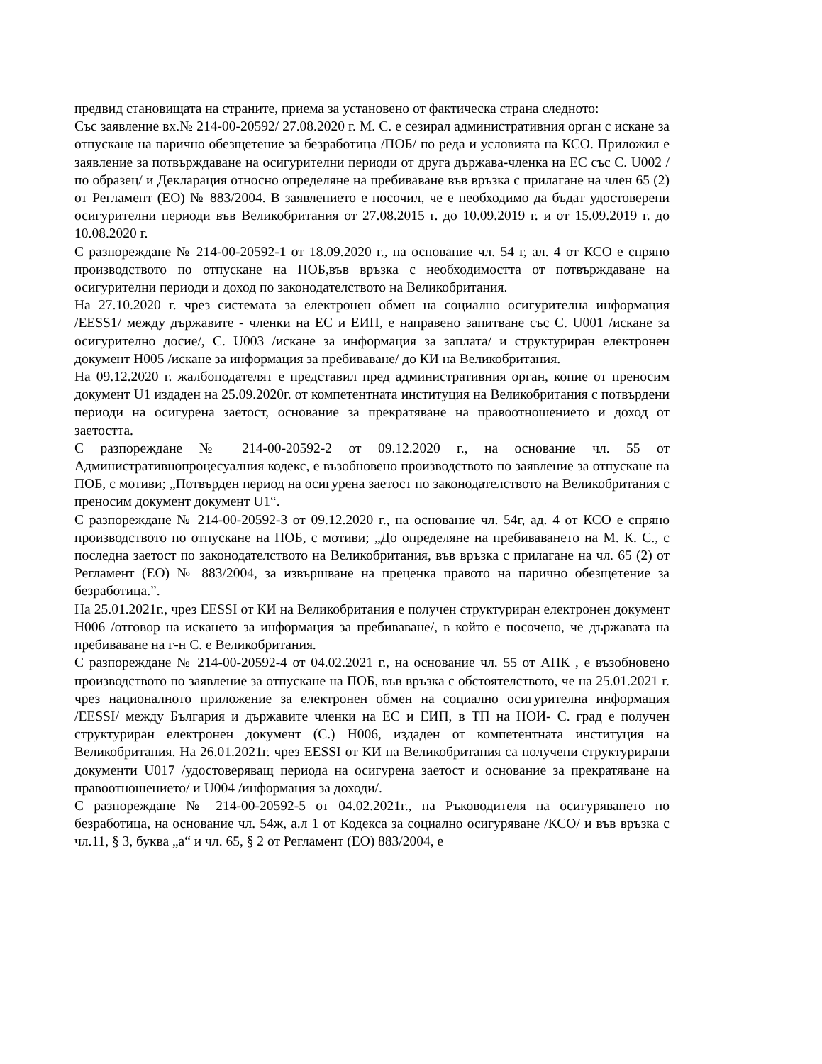предвид становищата на страните, приема за установено от фактическа страна следното:
Със заявление вх.№ 214-00-20592/ 27.08.2020 г. М. С. е сезирал административния орган с искане за отпускане на парично обезщетение за безработица /ПОБ/ по реда и условията на КСО. Приложил е заявление за потвърждаване на осигурителни периоди от друга държава-членка на ЕС със С. U002 /по образец/ и Декларация относно определяне на пребиваване във връзка с прилагане на член 65 (2) от Регламент (ЕО) № 883/2004. В заявлението е посочил, че е необходимо да бъдат удостоверени осигурителни периоди във Великобритания от 27.08.2015 г. до 10.09.2019 г. и от 15.09.2019 г. до 10.08.2020 г.
С разпореждане № 214-00-20592-1 от 18.09.2020 г., на основание чл. 54 г, ал. 4 от КСО е спряно производството по отпускане на ПОБ,във връзка с необходимостта от потвърждаване на осигурителни периоди и доход по законодателството на Великобритания.
На 27.10.2020 г. чрез системата за електронен обмен на социално осигурителна информация /EESS1/ между държавите - членки на ЕС и ЕИП, е направено запитване със С. U001 /искане за осигурително досие/, С. U003 /искане за информация за заплата/ и структуриран електронен документ H005 /искане за информация за пребиваване/ до КИ на Великобритания.
На 09.12.2020 г. жалбоподателят е представил пред административния орган, копие от преносим документ U1 издаден на 25.09.2020г. от компетентната институция на Великобритания с потвърдени периоди на осигурена заетост, основание за прекратяване на правоотношението и доход от заетостта.
С разпореждане № 214-00-20592-2 от 09.12.2020 г., на основание чл. 55 от Административнопроцесуалния кодекс, е възобновено производството по заявление за отпускане на ПОБ, с мотиви; „Потвърден период на осигурена заетост по законодателството на Великобритания с преносим документ документ U1“.
С разпореждане № 214-00-20592-3 от 09.12.2020 г., на основание чл. 54г, ад. 4 от КСО е спряно производството по отпускане на ПОБ, с мотиви; „До определяне на пребиваването на М. К. С., с последна заетост по законодателството на Великобритания, във връзка с прилагане на чл. 65 (2) от Регламент (ЕО) № 883/2004, за извършване на преценка правото на парично обезщетение за безработица.”.
На 25.01.2021г., чрез EESSI от КИ на Великобритания е получен структуриран електронен документ H006 /отговор на искането за информация за пребиваване/, в който е посочено, че държавата на пребиваване на г-н С. е Великобритания.
С разпореждане № 214-00-20592-4 от 04.02.2021 г., на основание чл. 55 от АПК , е възобновено производството по заявление за отпускане на ПОБ, във връзка с обстоятелството, че на 25.01.2021 г. чрез националното приложение за електронен обмен на социално осигурителна информация /EESSI/ между България и държавите членки на ЕС и ЕИП, в ТП на НОИ- С. град е получен структуриран електронен документ (С.) H006, издаден от компетентната институция на Великобритания. На 26.01.2021г. чрез EESSI от КИ на Великобритания са получени структурирани документи U017 /удостоверяващ периода на осигурена заетост и основание за прекратяване на правоотношението/ и U004 /информация за доходи/.
С разпореждане № 214-00-20592-5 от 04.02.2021г., на Ръководителя на осигуряването по безработица, на основание чл. 54ж, а.л 1 от Кодекса за социално осигуряване /КСО/ и във връзка с чл.11, § 3, буква „а“ и чл. 65, § 2 от Регламент (ЕО) 883/2004, е